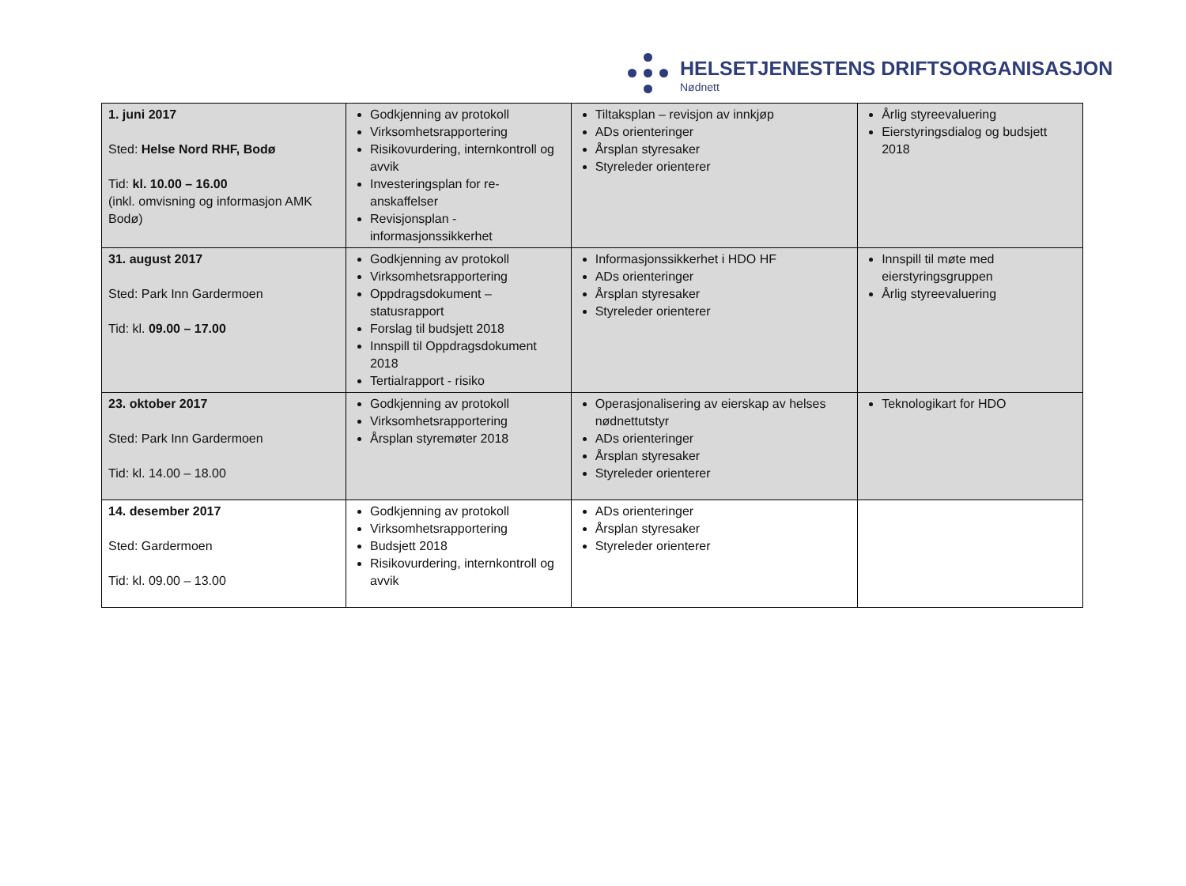HELSETJENESTENS DRIFTSORGANISASJON
Nødnett
| 1. juni 2017 Sted: Helse Nord RHF, Bodø Tid: kl. 10.00 – 16.00 (inkl. omvisning og informasjon AMK Bodø) | Godkjenning av protokoll Virksomhetsrapportering Risikovurdering, internkontroll og avvik Investeringsplan for re-anskaffelser Revisjonsplan - informasjonssikkerhet | Tiltaksplan – revisjon av innkjøp ADs orienteringer Årsplan styresaker Styreleder orienterer | Årlig styreevaluering Eierstyringsdialog og budsjett 2018 |
| 31. august 2017 Sted: Park Inn Gardermoen Tid: kl. 09.00 – 17.00 | Godkjenning av protokoll Virksomhetsrapportering Oppdragsdokument – statusrapport Forslag til budsjett 2018 Innspill til Oppdragsdokument 2018 Tertialrapport - risiko | Informasjonssikkerhet i HDO HF ADs orienteringer Årsplan styresaker Styreleder orienterer | Innspill til møte med eierstyringsgruppen Årlig styreevaluering |
| 23. oktober 2017 Sted: Park Inn Gardermoen Tid: kl. 14.00 – 18.00 | Godkjenning av protokoll Virksomhetsrapportering Årsplan styremøter 2018 | Operasjonalisering av eierskap av helses nødnettutstyr ADs orienteringer Årsplan styresaker Styreleder orienterer | Teknologikart for HDO |
| 14. desember 2017 Sted: Gardermoen Tid: kl. 09.00 – 13.00 | Godkjenning av protokoll Virksomhetsrapportering Budsjett 2018 Risikovurdering, internkontroll og avvik | ADs orienteringer Årsplan styresaker Styreleder orienterer | |